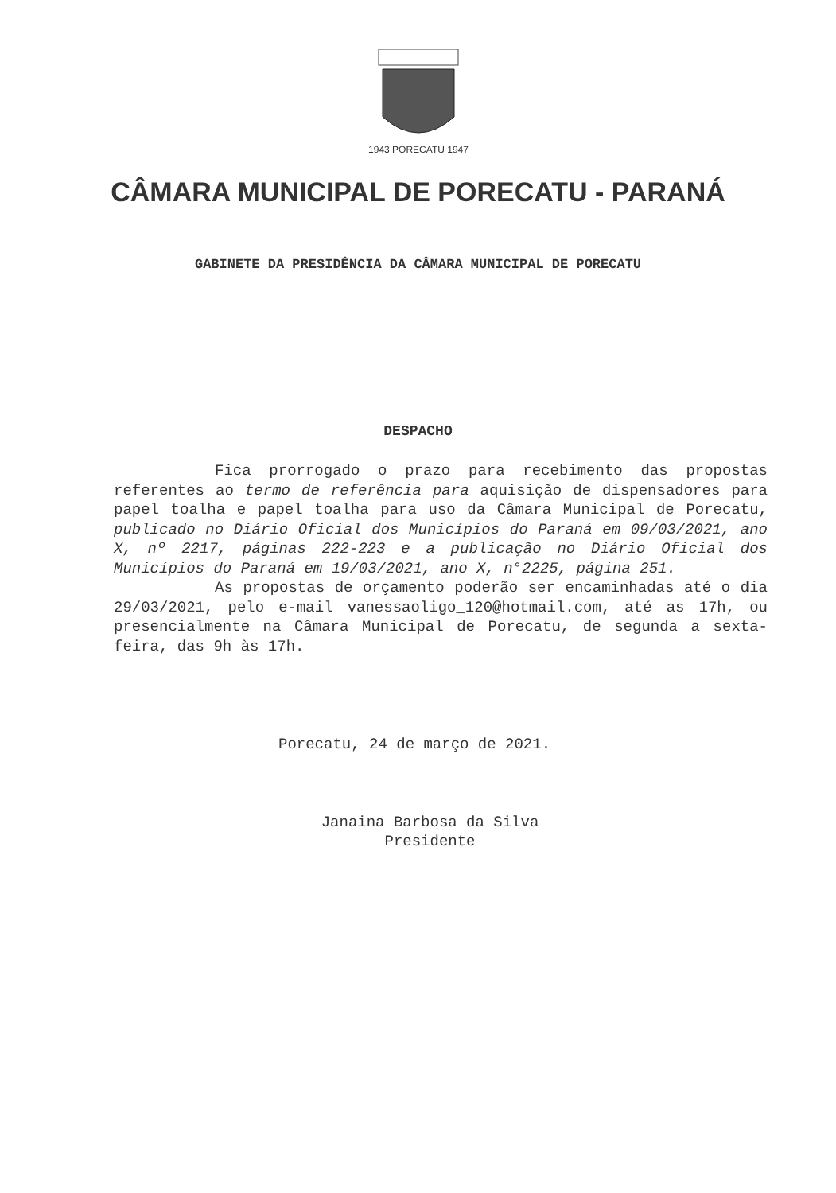1943 PORECATU 1947
CÂMARA MUNICIPAL DE PORECATU - PARANÁ
GABINETE DA PRESIDÊNCIA DA CÂMARA MUNICIPAL DE PORECATU
DESPACHO
Fica prorrogado o prazo para recebimento das propostas referentes ao termo de referência para aquisição de dispensadores para papel toalha e papel toalha para uso da Câmara Municipal de Porecatu, publicado no Diário Oficial dos Municípios do Paraná em 09/03/2021, ano X, nº 2217, páginas 222-223 e a publicação no Diário Oficial dos Municípios do Paraná em 19/03/2021, ano X, n°2225, página 251.
As propostas de orçamento poderão ser encaminhadas até o dia 29/03/2021, pelo e-mail vanessaoligo_120@hotmail.com, até as 17h, ou presencialmente na Câmara Municipal de Porecatu, de segunda a sexta-feira, das 9h às 17h.
Porecatu, 24 de março de 2021.
Janaina Barbosa da Silva
Presidente